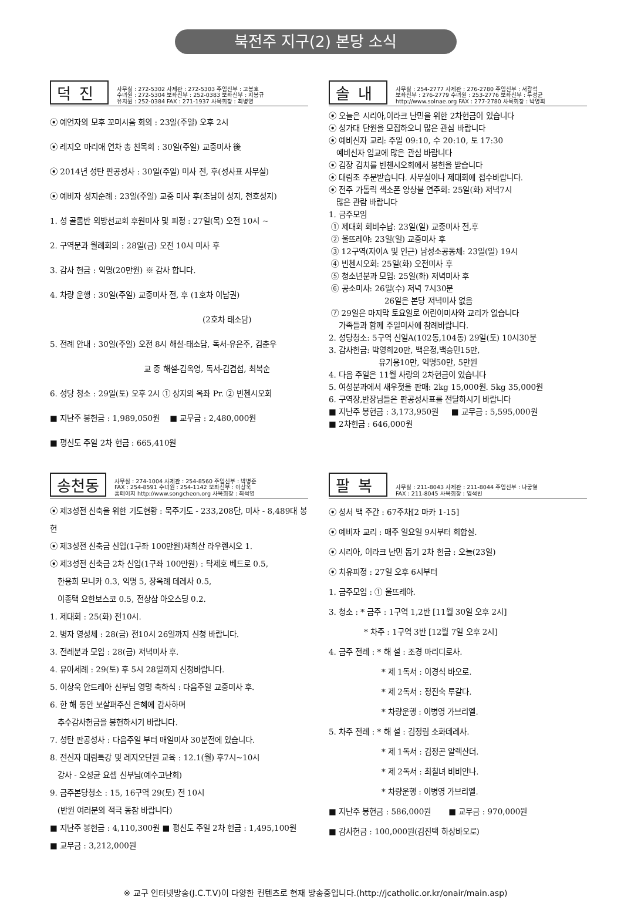북전주 지구(2) 본당 소식
덕진
사무실 : 272-5302 사제관 : 272-5303 주임신부 : 고봉호
수녀원 : 272-5304 보좌신부 : 252-0383 보좌신부 : 지봉규
유치원 : 252-0384 FAX : 271-1937 사목회장 : 최병영
⦿ 예언자의 모후 꼬미시움 회의 : 23일(주일) 오후 2시
⦿ 레지오 마리애 연차 총 친목회 : 30일(주일) 교중미사 後
⦿ 2014년 성탄 판공성사 : 30일(주일) 미사 전, 후(성사표 사무실)
⦿ 예비자 성지순례 : 23일(주일) 교중 미사 후(초남이 성지, 천호성지)
1. 성 골롬반 외방선교회 후원미사 및 피정 : 27일(목) 오전 10시 ~
2. 구역분과 월례회의 : 28일(금) 오전 10시 미사 후
3. 감사 헌금 : 익명(20만원) ※ 감사 합니다.
4. 차량 운행 : 30일(주일) 교중미사 전, 후 (1호차 이남권)
(2호차 태소담)
5. 전례 안내 : 30일(주일) 오전 8시 해설-태소담, 독서-유은주, 김춘우
교 중 해설-김옥영, 독서-김겸섭, 최복순
6. 성당 청소 : 29일(토) 오후 2시 ① 상지의 옥좌 Pr. ② 빈첸시오회
■ 지난주 봉헌금 : 1,989,050원 ■ 교무금 : 2,480,000원
■ 평신도 주일 2차 헌금 : 665,410원
솔내
사무실 : 254-2777 사제관 : 276-2780 주임신부 : 서광석
보좌신부 : 276-2779 수녀원 : 253-2776 보좌신부 : 두성균
http://www.solnae.org FAX : 277-2780 사목회장 : 박영희
⦿ 오늘은 시리아,이라크 난민을 위한 2차헌금이 있습니다
⦿ 성가대 단원을 모집하오니 많은 관심 바랍니다
⦿ 예비신자 교리: 주일 09:10, 수 20:10, 토 17:30
예비신자 입교에 많은 관심 바랍니다
⦿ 김장 김치를 빈첸시오회에서 봉헌을 받습니다
⦿ 대림초 주문받습니다. 사무실이나 제대회에 접수바랍니다.
⦿ 전주 가톨릭 색소폰 앙상블 연주회: 25일(화) 저녁7시
많은 관람 바랍니다
1. 금주모임
① 제대회 회비수납: 23일(일) 교중미사 전,후
② 울뜨레야: 23일(일) 교중미사 후
③ 12구역(자이A 및 인근) 남성소공동체: 23일(일) 19시
④ 빈첸시오회: 25일(화) 오전미사 후
⑤ 청소년분과 모임: 25일(화) 저녁미사 후
⑥ 공소미사: 26일(수) 저녁 7시30분
26일은 본당 저녁미사 없음
⑦ 29일은 마지막 토요일로 어린이미사와 교리가 없습니다
가족들과 함께 주일미사에 참례바랍니다.
2. 성당청소: 5구역 신일A(102동,104동) 29일(토) 10시30분
3. 감사헌금: 박영희20만, 백은정,백승민15만,
유기용10만, 익명50만, 5만원
4. 다음 주일은 11월 사랑의 2차헌금이 있습니다
5. 여성분과에서 새우젓을 판매: 2kg 15,000원. 5kg 35,000원
6. 구역장,반장님들은 판공성사표를 전달하시기 바랍니다
■ 지난주 봉헌금 : 3,173,950원 ■ 교무금 : 5,595,000원
■ 2차헌금 : 646,000원
송천동
사무실 : 274-1004 사제관 : 254-8560 주임신부 : 박병준
FAX : 254-8591 수녀원 : 254-1142 보좌신부 : 이상욱
홈페이지 http://www.songcheon.org 사목회장 : 최석영
⦿ 제3성전 신축을 위한 기도현황 : 묵주기도 - 233,208단, 미사 - 8,489대 봉헌
⦿ 제3성전 신축금 신입(1구좌 100만원)채희산 라우렌시오 1.
⦿ 제3성전 신축금 2차 신입(1구좌 100만원) : 탁제호 베드로 0.5,
한용희 모니카 0.3, 익명 5, 장옥례 데레사 0.5,
이종택 요한보스코 0.5, 전상삼 아오스딩 0.2.
1. 제대회 : 25(화) 전10시.
2. 병자 영성체 : 28(금) 전10시 26일까지 신청 바랍니다.
3. 전례분과 모임 : 28(금) 저녁미사 후.
4. 유아세례 : 29(토) 후 5시 28일까지 신청바랍니다.
5. 이상욱 안드레아 신부님 영명 축하식 : 다음주일 교중미사 후.
6. 한 해 동안 보살펴주신 은혜에 감사하며
추수감사헌금을 봉헌하시기 바랍니다.
7. 성탄 판공성사 : 다음주일 부터 매일미사 30분전에 있습니다.
8. 전신자 대림특강 및 레지오단원 교육 : 12.1(월) 후7시~10시
강사 - 오성균 요셉 신부님(예수고난회)
9. 금주본당청소 : 15, 16구역 29(토) 전 10시
(반원 여러분의 적극 동참 바랍니다)
■ 지난주 봉헌금 : 4,110,300원 ■ 평신도 주일 2차 헌금 : 1,495,100원
■ 교무금 : 3,212,000원
팔복
사무실 : 211-8043 사제관 : 211-8044 주임신부 : 나궁열
FAX : 211-8045 사목회장 : 임석빈
⦿ 성서 백 주간 : 67주차[2 마카 1-15]
⦿ 예비자 교리 : 매주 일요일 9시부터 회합실.
⦿ 시리아, 이라크 난민 돕기 2차 헌금 : 오늘(23일)
⦿ 치유피정 : 27일 오후 6시부터
1. 금주모임 : ① 울뜨레아.
3. 청소 : * 금주 : 1구역 1,2반 [11월 30일 오후 2시]
* 차주 : 1구역 3반 [12월 7일 오후 2시]
4. 금주 전례 : * 해 설 : 조경 마리디로사.
* 제 1독서 : 이경식 바오로.
* 제 2독서 : 정진숙 루갈다.
* 차량운행 : 이병영 가브리엘.
5. 차주 전례 : * 해 설 : 김정림 소화데레사.
* 제 1독서 : 김정곤 알렉산더.
* 제 2독서 : 최칠녀 비비안나.
* 차량운행 : 이병영 가브리엘.
■ 지난주 봉헌금 : 586,000원 ■ 교무금 : 970,000원
■ 감사헌금 : 100,000원(김진택 하상바오로)
※ 교구 인터넷방송(J.C.T.V)이 다양한 컨텐츠로 현재 방송중입니다.(http://jcatholic.or.kr/onair/main.asp)